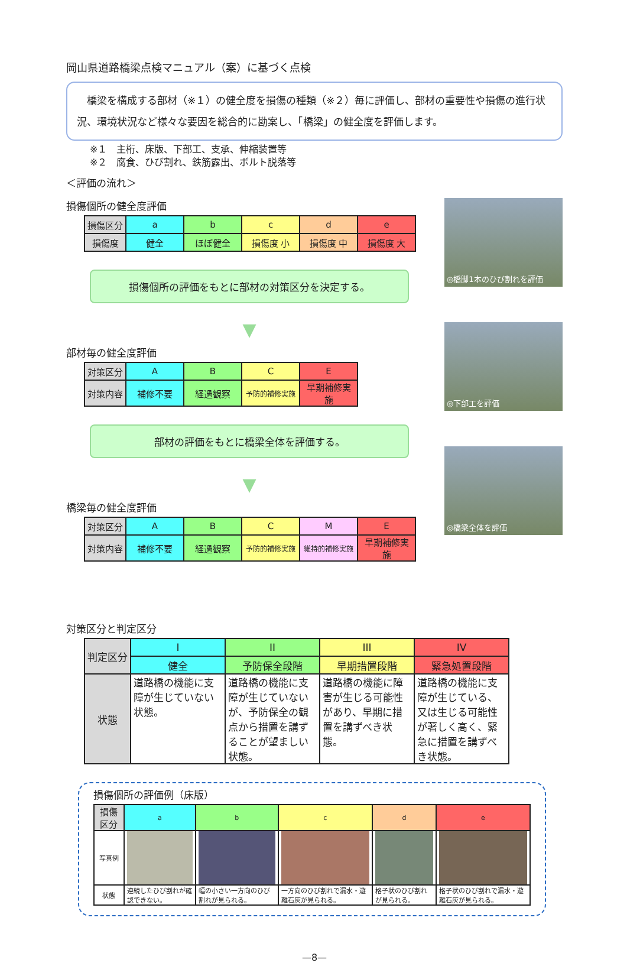岡山県道路橋梁点検マニュアル（案）に基づく点検
　橋梁を構成する部材（※１）の健全度を損傷の種類（※２）毎に評価し、部材の重要性や損傷の進行状況、環境状況など様々な要因を総合的に勘案し、「橋梁」の健全度を評価します。
※１　主桁、床版、下部工、支承、伸縮装置等
※２　腐食、ひび割れ、鉄筋露出、ボルト脱落等
＜評価の流れ＞
損傷個所の健全度評価
| 損傷区分 | a | b | c | d | e |
| 損傷度 | 健全 | ほぼ健全 | 損傷度 小 | 損傷度 中 | 損傷度 大 |
損傷個所の評価をもとに部材の対策区分を決定する。
▼
部材毎の健全度評価
| 対策区分 | A | B | C | E |
| 対策内容 | 補修不要 | 経過観察 | 予防的補修実施 | 早期補修実施 |
部材の評価をもとに橋梁全体を評価する。
▼
橋梁毎の健全度評価
| 対策区分 | A | B | C | M | E |
| 対策内容 | 補修不要 | 経過観察 | 予防的補修実施 | 維持的補修実施 | 早期補修実施 |
◎橋脚1本のひび割れを評価
◎下部工を評価
◎橋梁全体を評価
対策区分と判定区分
| 判定区分 | I | II | III | IV |
| | 健全 | 予防保全段階 | 早期措置段階 | 緊急処置段階 |
| 状態 | 道路橋の機能に支障が生じていない状態。 | 道路橋の機能に支障が生じていないが、予防保全の観点から措置を講ずることが望ましい状態。 | 道路橋の機能に障害が生じる可能性があり、早期に措置を講ずべき状態。 | 道路橋の機能に支障が生じている、又は生じる可能性が著しく高く、緊急に措置を講ずべき状態。 |
損傷個所の評価例（床版）
| 損傷区分 | a | b | c | d | e |
| 写真例 | | | | | |
| 状態 | 連続したひび割れが確認できない。 | 幅の小さい一方向のひび割れが見られる。 | 一方向のひび割れで漏水・遊離石灰が見られる。 | 格子状のひび割れが見られる。 | 格子状のひび割れで漏水・遊離石灰が見られる。 |
—8—